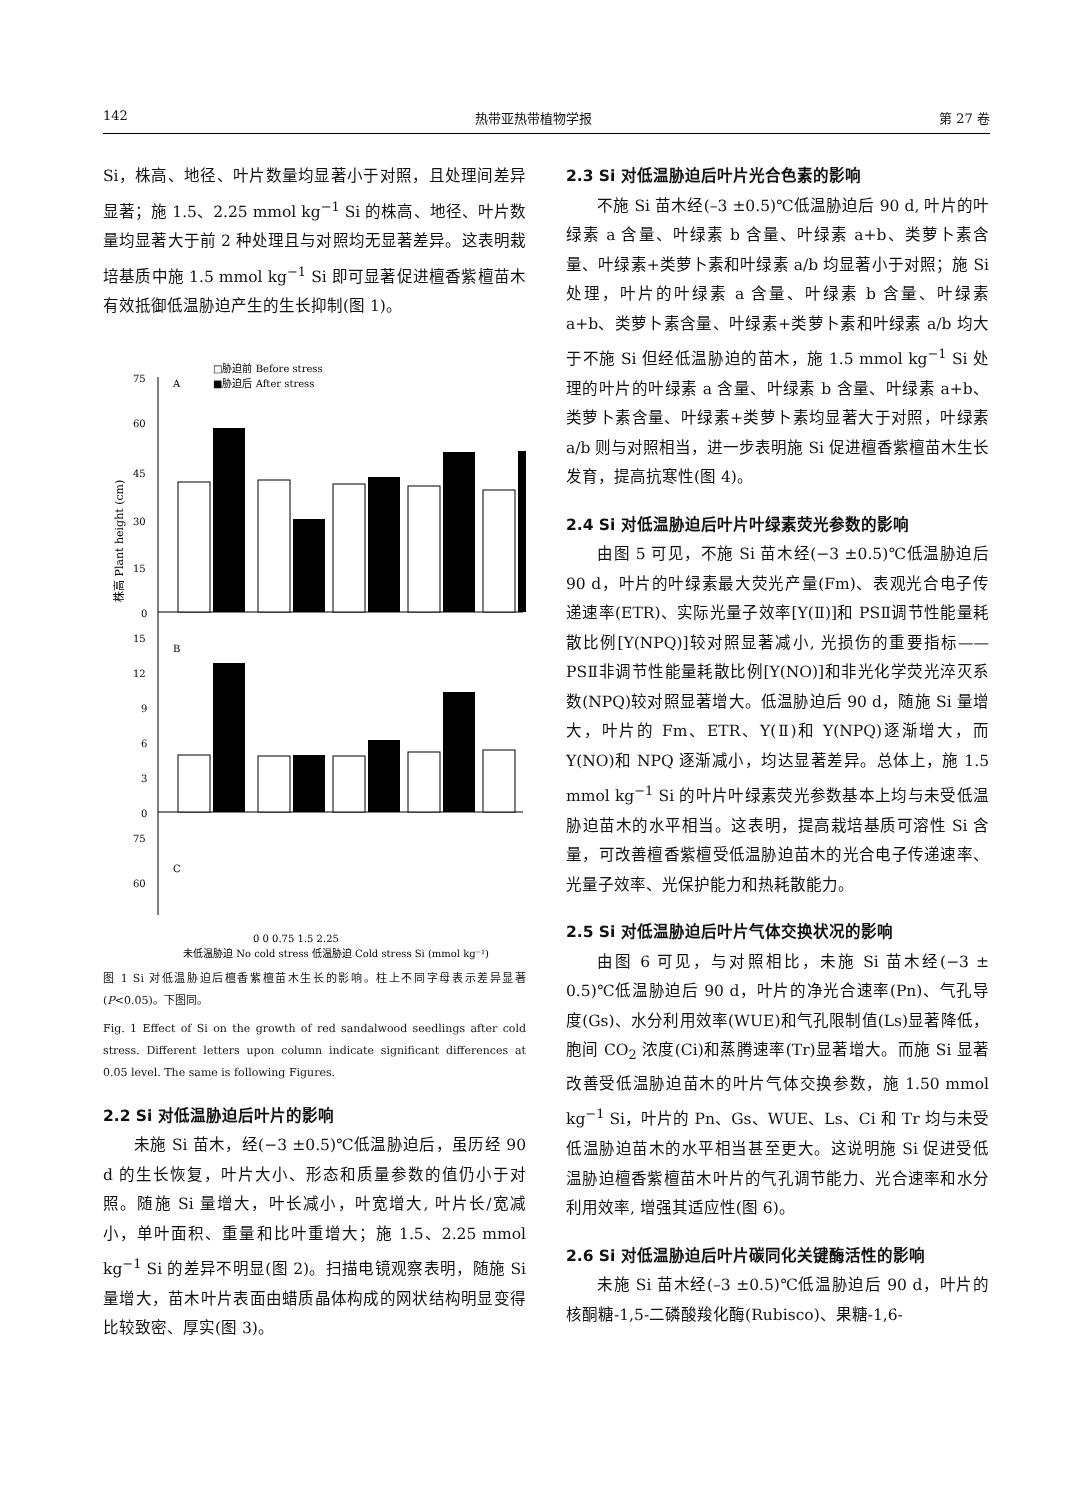142 热带亚热带植物学报 第 27 卷
Si，株高、地径、叶片数量均显著小于对照，且处理间差异显著；施 1.5、2.25 mmol kg<sup>−1</sup> Si 的株高、地径、叶片数量均显著大于前 2 种处理且与对照均无显著差异。这表明栽培基质中施 1.5 mmol kg<sup>−1</sup> Si 即可显著促进檀香紫檀苗木有效抵御低温胁迫产生的生长抑制(图 1)。
□胁迫前 Before stress
A
■胁迫后 After stress
75
60
45
30
15
0
15
12
9
6
3
0
B
75
60
C
株高 Plant height (cm)
0 0 0.75 1.5 2.25
未低温胁迫 No cold stress 低温胁迫 Cold stress Si (mmol kg⁻¹)
图 1 Si 对低温胁迫后檀香紫檀苗木生长的影响。柱上不同字母表示差异显著(P<0.05)。下图同。
Fig. 1 Effect of Si on the growth of red sandalwood seedlings after cold stress. Different letters upon column indicate significant differences at 0.05 level. The same is following Figures.
2.2 Si 对低温胁迫后叶片的影响
未施 Si 苗木，经(−3 ±0.5)℃低温胁迫后，虽历经 90 d 的生长恢复，叶片大小、形态和质量参数的值仍小于对照。随施 Si 量增大，叶长减小，叶宽增大, 叶片长/宽减小，单叶面积、重量和比叶重增大；施 1.5、2.25 mmol kg<sup>−1</sup> Si 的差异不明显(图 2)。扫描电镜观察表明，随施 Si 量增大，苗木叶片表面由蜡质晶体构成的网状结构明显变得比较致密、厚实(图 3)。
2.3 Si 对低温胁迫后叶片光合色素的影响
不施 Si 苗木经(–3 ±0.5)℃低温胁迫后 90 d, 叶片的叶绿素 a 含量、叶绿素 b 含量、叶绿素 a+b、类萝卜素含量、叶绿素+类萝卜素和叶绿素 a/b 均显著小于对照；施 Si 处理，叶片的叶绿素 a 含量、叶绿素 b 含量、叶绿素 a+b、类萝卜素含量、叶绿素+类萝卜素和叶绿素 a/b 均大于不施 Si 但经低温胁迫的苗木，施 1.5 mmol kg<sup>−1</sup> Si 处理的叶片的叶绿素 a 含量、叶绿素 b 含量、叶绿素 a+b、类萝卜素含量、叶绿素+类萝卜素均显著大于对照，叶绿素 a/b 则与对照相当，进一步表明施 Si 促进檀香紫檀苗木生长发育，提高抗寒性(图 4)。
2.4 Si 对低温胁迫后叶片叶绿素荧光参数的影响
由图 5 可见，不施 Si 苗木经(−3 ±0.5)℃低温胁迫后 90 d，叶片的叶绿素最大荧光产量(Fm)、表观光合电子传递速率(ETR)、实际光量子效率[Y(Ⅱ)]和 PSⅡ调节性能量耗散比例[Y(NPQ)]较对照显著减小, 光损伤的重要指标——PSⅡ非调节性能量耗散比例[Y(NO)]和非光化学荧光淬灭系数(NPQ)较对照显著增大。低温胁迫后 90 d，随施 Si 量增大，叶片的 Fm、ETR、Y(Ⅱ)和 Y(NPQ)逐渐增大，而 Y(NO)和 NPQ 逐渐减小，均达显著差异。总体上，施 1.5 mmol kg<sup>−1</sup> Si 的叶片叶绿素荧光参数基本上均与未受低温胁迫苗木的水平相当。这表明，提高栽培基质可溶性 Si 含量，可改善檀香紫檀受低温胁迫苗木的光合电子传递速率、光量子效率、光保护能力和热耗散能力。
2.5 Si 对低温胁迫后叶片气体交换状况的影响
由图 6 可见，与对照相比，未施 Si 苗木经(−3 ± 0.5)℃低温胁迫后 90 d，叶片的净光合速率(Pn)、气孔导度(Gs)、水分利用效率(WUE)和气孔限制值(Ls)显著降低，胞间 CO<sub>2</sub> 浓度(Ci)和蒸腾速率(Tr)显著增大。而施 Si 显著改善受低温胁迫苗木的叶片气体交换参数，施 1.50 mmol kg<sup>−1</sup> Si，叶片的 Pn、Gs、WUE、Ls、Ci 和 Tr 均与未受低温胁迫苗木的水平相当甚至更大。这说明施 Si 促进受低温胁迫檀香紫檀苗木叶片的气孔调节能力、光合速率和水分利用效率, 增强其适应性(图 6)。
2.6 Si 对低温胁迫后叶片碳同化关键酶活性的影响
未施 Si 苗木经(–3 ±0.5)℃低温胁迫后 90 d，叶片的核酮糖-1,5-二磷酸羧化酶(Rubisco)、果糖-1,6-